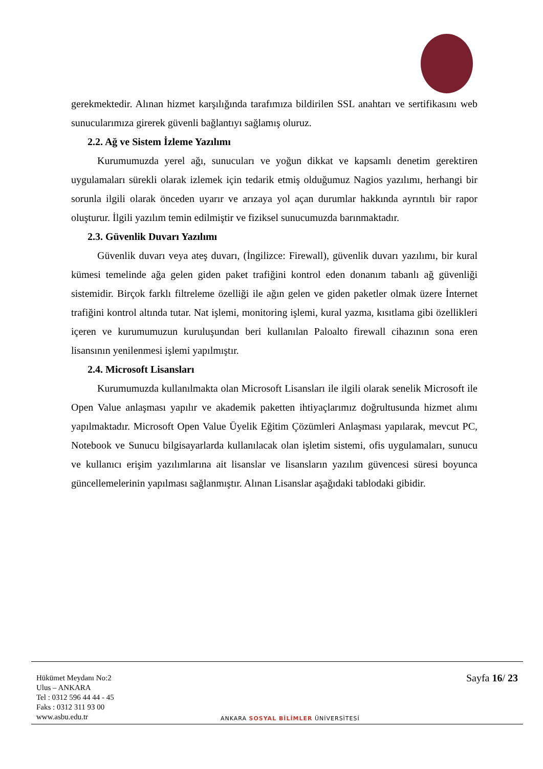gerekmektedir. Alınan hizmet karşılığında tarafımıza bildirilen SSL anahtarı ve sertifikasını web sunucularımıza girerek güvenli bağlantıyı sağlamış oluruz.
2.2. Ağ ve Sistem İzleme Yazılımı
Kurumumuzda yerel ağı, sunucuları ve yoğun dikkat ve kapsamlı denetim gerektiren uygulamaları sürekli olarak izlemek için tedarik etmiş olduğumuz Nagios yazılımı, herhangi bir sorunla ilgili olarak önceden uyarır ve arızaya yol açan durumlar hakkında ayrıntılı bir rapor oluşturur. İlgili yazılım temin edilmiştir ve fiziksel sunucumuzda barınmaktadır.
2.3. Güvenlik Duvarı Yazılımı
Güvenlik duvarı veya ateş duvarı, (İngilizce: Firewall), güvenlik duvarı yazılımı, bir kural kümesi temelinde ağa gelen giden paket trafiğini kontrol eden donanım tabanlı ağ güvenliği sistemidir. Birçok farklı filtreleme özelliği ile ağın gelen ve giden paketler olmak üzere İnternet trafiğini kontrol altında tutar. Nat işlemi, monitoring işlemi, kural yazma, kısıtlama gibi özellikleri içeren ve kurumumuzun kuruluşundan beri kullanılan Paloalto firewall cihazının sona eren lisansının yenilenmesi işlemi yapılmıştır.
2.4. Microsoft Lisansları
Kurumumuzda kullanılmakta olan Microsoft Lisansları ile ilgili olarak senelik Microsoft ile Open Value anlaşması yapılır ve akademik paketten ihtiyaçlarımız doğrultusunda hizmet alımı yapılmaktadır. Microsoft Open Value Üyelik Eğitim Çözümleri Anlaşması yapılarak, mevcut PC, Notebook ve Sunucu bilgisayarlarda kullanılacak olan işletim sistemi, ofis uygulamaları, sunucu ve kullanıcı erişim yazılımlarına ait lisanslar ve lisansların yazılım güvencesi süresi boyunca güncellemelerinin yapılması sağlanmıştır. Alınan Lisanslar aşağıdaki tablodaki gibidir.
Hükümet Meydanı No:2
Ulus – ANKARA
Tel : 0312 596 44 44 - 45
Faks : 0312 311 93 00
www.asbu.edu.tr
ANKARA SOSYAL BİLİMLER ÜNİVERSİTESİ
Sayfa 16/ 23